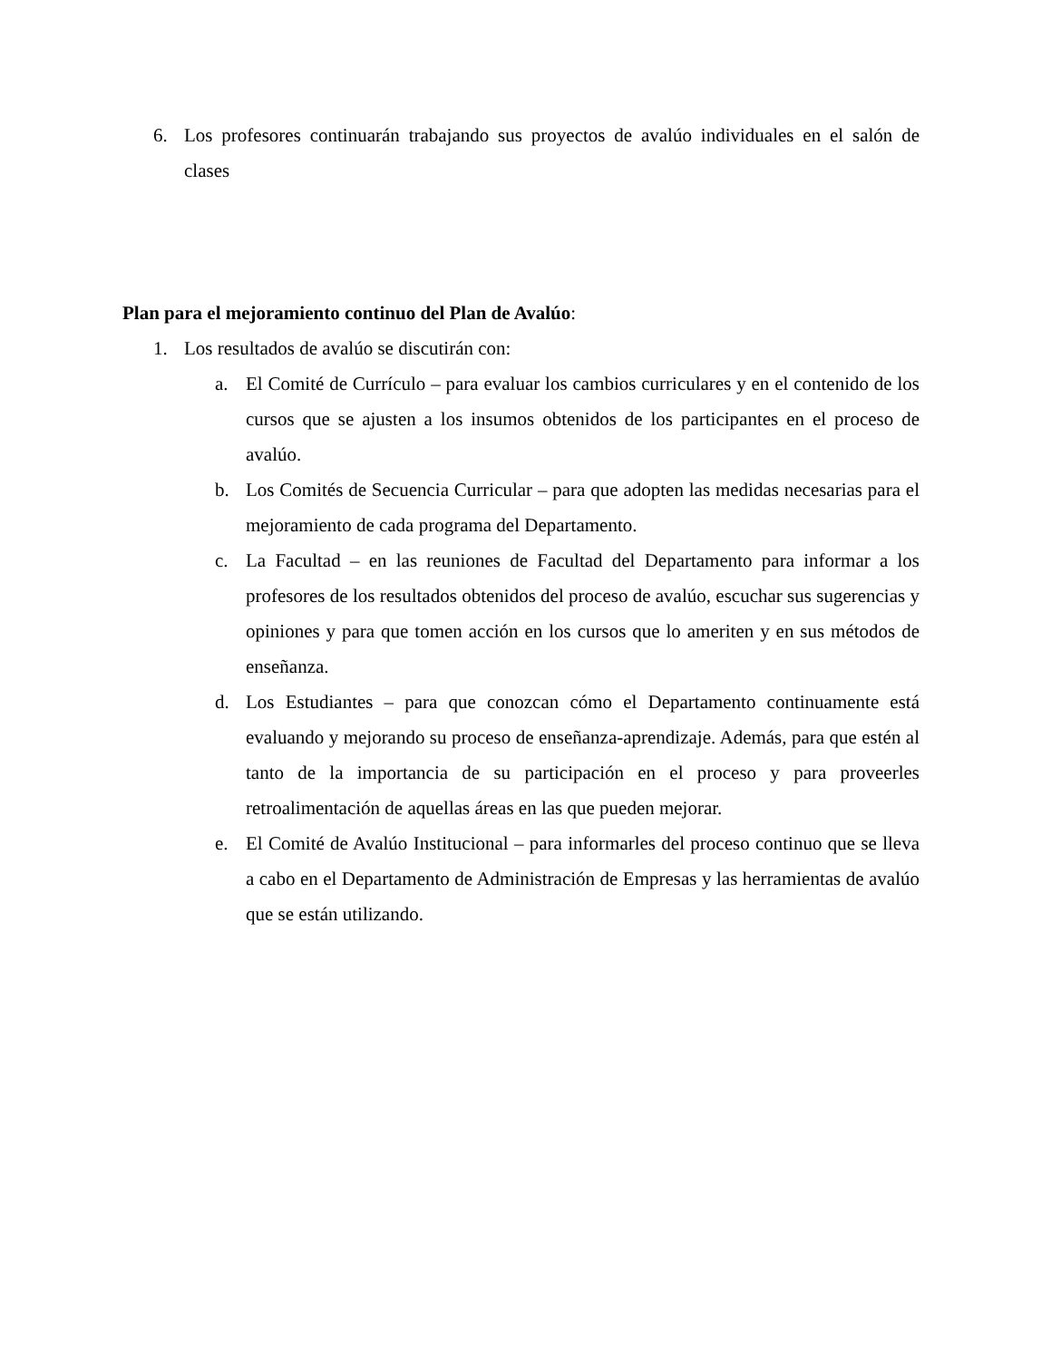6. Los profesores continuarán trabajando sus proyectos de avalúo individuales en el salón de clases
Plan para el mejoramiento continuo del Plan de Avalúo:
1. Los resultados de avalúo se discutirán con:
a. El Comité de Currículo – para evaluar los cambios curriculares y en el contenido de los cursos que se ajusten a los insumos obtenidos de los participantes en el proceso de avalúo.
b. Los Comités de Secuencia Curricular – para que adopten las medidas necesarias para el mejoramiento de cada programa del Departamento.
c. La Facultad – en las reuniones de Facultad del Departamento para informar a los profesores de los resultados obtenidos del proceso de avalúo, escuchar sus sugerencias y opiniones y para que tomen acción en los cursos que lo ameriten y en sus métodos de enseñanza.
d. Los Estudiantes – para que conozcan cómo el Departamento continuamente está evaluando y mejorando su proceso de enseñanza-aprendizaje. Además, para que estén al tanto de la importancia de su participación en el proceso y para proveerles retroalimentación de aquellas áreas en las que pueden mejorar.
e. El Comité de Avalúo Institucional – para informarles del proceso continuo que se lleva a cabo en el Departamento de Administración de Empresas y las herramientas de avalúo que se están utilizando.